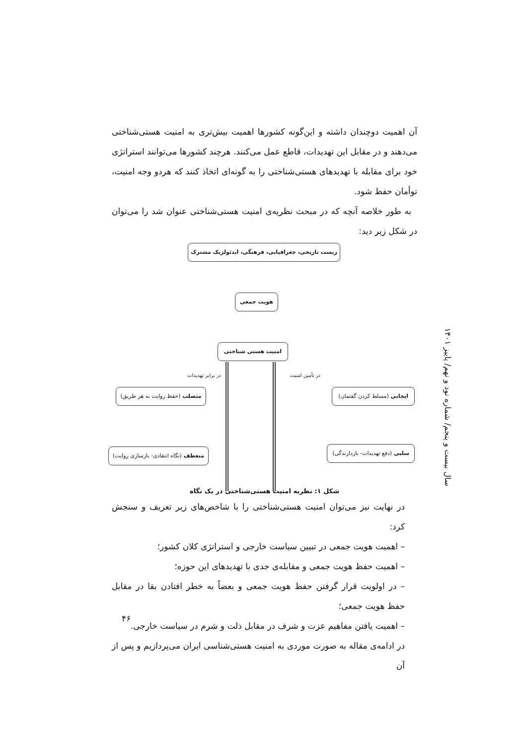آن اهمیت دوچندان داشته و این‌گونه کشورها اهمیت بیش‌تری به امنیت هستی‌شناختی می‌دهند و در مقابل این تهدیدات، قاطع عمل می‌کنند. هرچند کشورها می‌توانند استراتژی خود برای مقابله با تهدیدهای هستی‌شناختی را به گونه‌ای اتخاذ کنند که هردو وجه امنیت، توأمان حفظ شود.
به طور خلاصه آنچه که در مبحث نظریه‌ی امنیت هستی‌شناختی عنوان شد را می‌توان در شکل زیر دید:
زیست تاریخی، جغرافیایی، فرهنگی، ایدئولژیک مشترک
هویت جمعی
امنیت هستی شناختی
در تأمین امنیت در برابر تهدیدات
ایجابی (مسلط کردن گفتمان)
متصلب (حفظ روایت به هر طریق)
سلبی (دفع تهدیدات- بازدارندگی)
منعطف (نگاه انتقادی- بازسازی روایت)
شکل ۱: نظریه امنیت هستی‌شناختی در یک نگاه
در نهایت نیز می‌توان امنیت هستی‌شناختی را با شاخص‌های زیر تعریف و سنجش کرد:
– اهمیت هویت جمعی در تبیین سیاست خارجی و استراتژی کلان کشور؛
– اهمیت حفظ هویت جمعی و مقابله‌ی جدی با تهدیدهای این حوزه؛
– در اولویت قرار گرفتن حفظ هویت جمعی و بعضاً به خطر افتادن بقا در مقابل حفظ هویت جمعی؛
– اهمیت یافتن مفاهیم عزت و شرف در مقابل ذلت و شرم در سیاست خارجی.
در ادامه‌ی مقاله به صورت موردی به امنیت هستی‌شناسی ایران می‌پردازیم و پس از آن
سال بیست و پنجم/ شماره نود و نهم/ پاییز ۱۴۰۱
۴۶